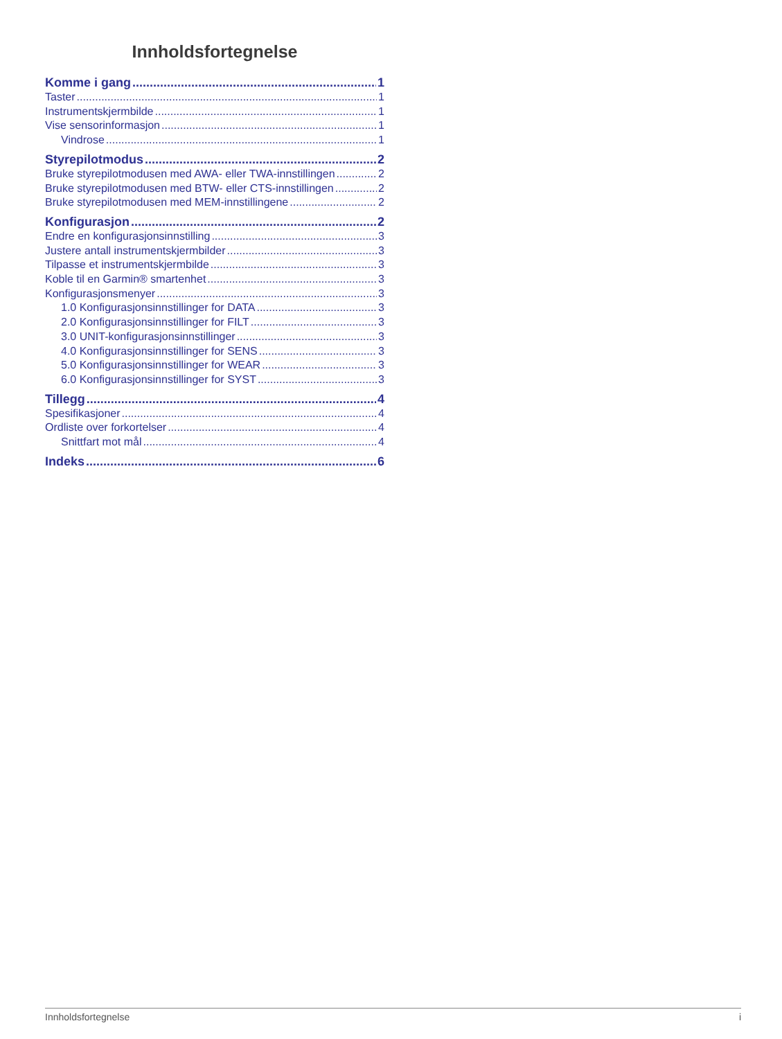Innholdsfortegnelse
Komme i gang 1
Taster 1
Instrumentskjermbilde 1
Vise sensorinformasjon 1
Vindrose 1
Styrepilotmodus 2
Bruke styrepilotmodusen med AWA- eller TWA-innstillingen 2
Bruke styrepilotmodusen med BTW- eller CTS-innstillingen 2
Bruke styrepilotmodusen med MEM-innstillingene 2
Konfigurasjon 2
Endre en konfigurasjonsinnstilling 3
Justere antall instrumentskjermbilder 3
Tilpasse et instrumentskjermbilde 3
Koble til en Garmin® smartenhet 3
Konfigurasjonsmenyer 3
1.0 Konfigurasjonsinnstillinger for DATA 3
2.0 Konfigurasjonsinnstillinger for FILT 3
3.0 UNIT-konfigurasjonsinnstillinger 3
4.0 Konfigurasjonsinnstillinger for SENS 3
5.0 Konfigurasjonsinnstillinger for WEAR 3
6.0 Konfigurasjonsinnstillinger for SYST 3
Tillegg 4
Spesifikasjoner 4
Ordliste over forkortelser 4
Snittfart mot mål 4
Indeks 6
Innholdsfortegnelse i